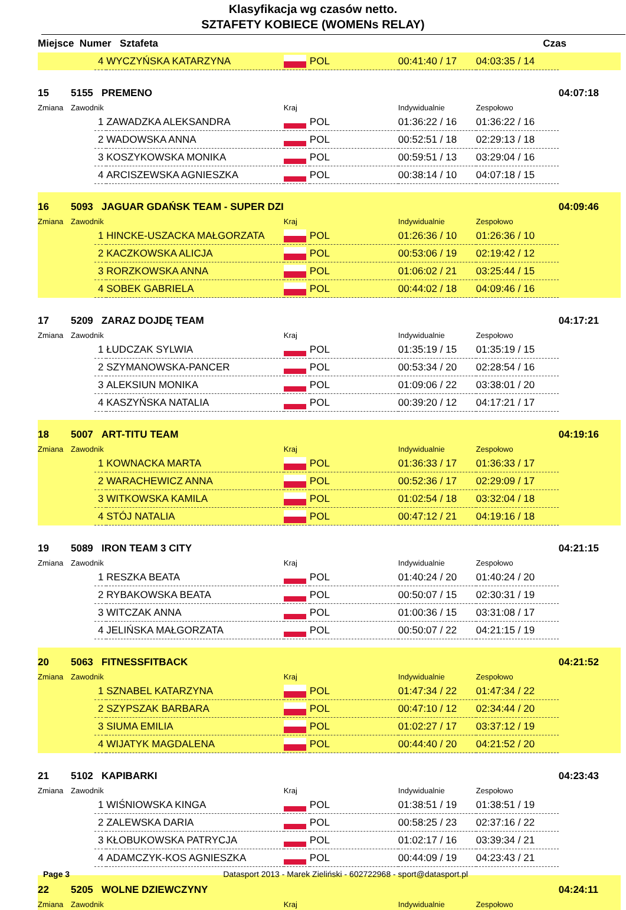Klasyfikacja wg czasów netto.
SZTAFETY KOBIECE (WOMENs RELAY)
| Miejsce Numer Sztafeta Czas | | | | | | | | |
| --- | --- | --- | --- | --- | --- | --- | --- | --- |
| | | 4 | WYCZYŃSKA KATARZYNA | | POL | 00:41:40 / 17 | 04:03:35 / 14 | |
| 15 | 5155 PREMENO | | | | | | | 04:07:18 |
| Zmiana | Zawodnik | | | Kraj | | Indywidualnie | Zespołowo | |
| | | 1 | ZAWADZKA ALEKSANDRA | | POL | 01:36:22 / 16 | 01:36:22 / 16 | |
| | | 2 | WADOWSKA ANNA | | POL | 00:52:51 / 18 | 02:29:13 / 18 | |
| | | 3 | KOSZYKOWSKA MONIKA | | POL | 00:59:51 / 13 | 03:29:04 / 16 | |
| | | 4 | ARCISZEWSKA AGNIESZKA | | POL | 00:38:14 / 10 | 04:07:18 / 15 | |
| 16 | 5093 JAGUAR GDAŃSK TEAM - SUPER DZI | | | | | | | 04:09:46 |
| Zmiana | Zawodnik | | | Kraj | | Indywidualnie | Zespołowo | |
| | | 1 | HINCKE-USZACKA MAŁGORZATA | | POL | 01:26:36 / 10 | 01:26:36 / 10 | |
| | | 2 | KACZKOWSKA ALICJA | | POL | 00:53:06 / 19 | 02:19:42 / 12 | |
| | | 3 | RORZKOWSKA ANNA | | POL | 01:06:02 / 21 | 03:25:44 / 15 | |
| | | 4 | SOBEK GABRIELA | | POL | 00:44:02 / 18 | 04:09:46 / 16 | |
| 17 | 5209 ZARAZ DOJDĘ TEAM | | | | | | | 04:17:21 |
| Zmiana | Zawodnik | | | Kraj | | Indywidualnie | Zespołowo | |
| | | 1 | ŁUDCZAK SYLWIA | | POL | 01:35:19 / 15 | 01:35:19 / 15 | |
| | | 2 | SZYMANOWSKA-PANCER | | POL | 00:53:34 / 20 | 02:28:54 / 16 | |
| | | 3 | ALEKSIUN MONIKA | | POL | 01:09:06 / 22 | 03:38:01 / 20 | |
| | | 4 | KASZYŃSKA NATALIA | | POL | 00:39:20 / 12 | 04:17:21 / 17 | |
| 18 | 5007 ART-TITU TEAM | | | | | | | 04:19:16 |
| Zmiana | Zawodnik | | | Kraj | | Indywidualnie | Zespołowo | |
| | | 1 | KOWNACKA MARTA | | POL | 01:36:33 / 17 | 01:36:33 / 17 | |
| | | 2 | WARACHEWICZ ANNA | | POL | 00:52:36 / 17 | 02:29:09 / 17 | |
| | | 3 | WITKOWSKA KAMILA | | POL | 01:02:54 / 18 | 03:32:04 / 18 | |
| | | 4 | STÓJ NATALIA | | POL | 00:47:12 / 21 | 04:19:16 / 18 | |
| 19 | 5089 IRON TEAM 3 CITY | | | | | | | 04:21:15 |
| Zmiana | Zawodnik | | | Kraj | | Indywidualnie | Zespołowo | |
| | | 1 | RESZKA BEATA | | POL | 01:40:24 / 20 | 01:40:24 / 20 | |
| | | 2 | RYBAKOWSKA BEATA | | POL | 00:50:07 / 15 | 02:30:31 / 19 | |
| | | 3 | WITCZAK ANNA | | POL | 01:00:36 / 15 | 03:31:08 / 17 | |
| | | 4 | JELIŃSKA MAŁGORZATA | | POL | 00:50:07 / 22 | 04:21:15 / 19 | |
| 20 | 5063 FITNESSFITBACK | | | | | | | 04:21:52 |
| Zmiana | Zawodnik | | | Kraj | | Indywidualnie | Zespołowo | |
| | | 1 | SZNABEL KATARZYNA | | POL | 01:47:34 / 22 | 01:47:34 / 22 | |
| | | 2 | SZYPSZAK BARBARA | | POL | 00:47:10 / 12 | 02:34:44 / 20 | |
| | | 3 | SIUMA EMILIA | | POL | 01:02:27 / 17 | 03:37:12 / 19 | |
| | | 4 | WIJATYK MAGDALENA | | POL | 00:44:40 / 20 | 04:21:52 / 20 | |
| 21 | 5102 KAPIBARKI | | | | | | | 04:23:43 |
| Zmiana | Zawodnik | | | Kraj | | Indywidualnie | Zespołowo | |
| | | 1 | WIŚNIOWSKA KINGA | | POL | 01:38:51 / 19 | 01:38:51 / 19 | |
| | | 2 | ZALEWSKA DARIA | | POL | 00:58:25 / 23 | 02:37:16 / 22 | |
| | | 3 | KŁOBUKOWSKA PATRYCJA | | POL | 01:02:17 / 16 | 03:39:34 / 21 | |
| | | 4 | ADAMCZYK-KOS AGNIESZKA | | POL | 00:44:09 / 19 | 04:23:43 / 21 | |
| 22 | 5205 WOLNE DZIEWCZYNY | | | | | | | 04:24:11 |
| Zmiana | Zawodnik | | | Kraj | | Indywidualnie | Zespołowo | |
Page 3 Datasport 2013 - Marek Zieliński - 602722968 - sport@datasport.pl